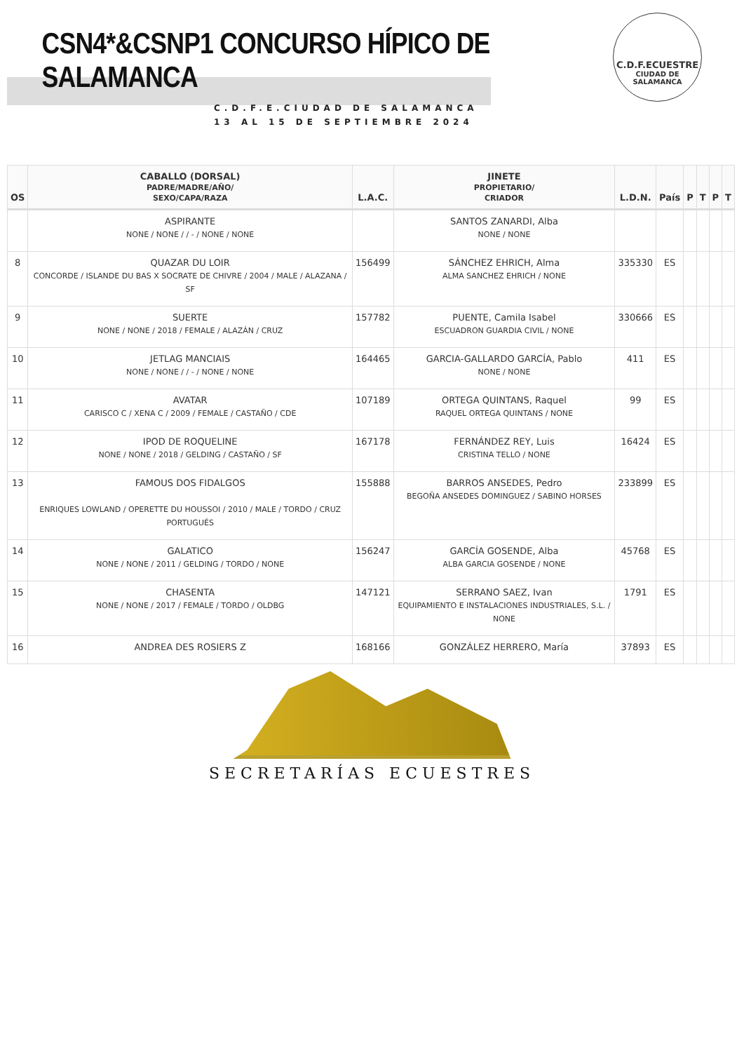CSN4*&CSNP1 CONCURSO HÍPICO DE SALAMANCA
C.D.F.E.CIUDAD DE SALAMANCA
13 AL 15 DE SEPTIEMBRE 2024
C.D.F.ECUESTRE
CIUDAD DE
SALAMANCA
| OS | CABALLO (DORSAL) PADRE/MADRE/AÑO/ SEXO/CAPA/RAZA | L.A.C. | JINETE PROPIETARIO/ CRIADOR | L.D.N. | País | P | T | P | T |
| --- | --- | --- | --- | --- | --- | --- | --- | --- | --- |
| | ASPIRANTE NONE / NONE / / - / NONE / NONE | | SANTOS ZANARDI, Alba NONE / NONE | | | | | | |
| 8 | QUAZAR DU LOIR CONCORDE / ISLANDE DU BAS X SOCRATE DE CHIVRE / 2004 / MALE / ALAZANA / SF | 156499 | SÁNCHEZ EHRICH, Alma ALMA SANCHEZ EHRICH / NONE | 335330 | ES | | | | |
| 9 | SUERTE NONE / NONE / 2018 / FEMALE / ALAZÁN / CRUZ | 157782 | PUENTE, Camila Isabel ESCUADRON GUARDIA CIVIL / NONE | 330666 | ES | | | | |
| 10 | JETLAG MANCIAIS NONE / NONE / / - / NONE / NONE | 164465 | GARCIA-GALLARDO GARCÍA, Pablo NONE / NONE | 411 | ES | | | | |
| 11 | AVATAR CARISCO C / XENA C / 2009 / FEMALE / CASTAÑO / CDE | 107189 | ORTEGA QUINTANS, Raquel RAQUEL ORTEGA QUINTANS / NONE | 99 | ES | | | | |
| 12 | IPOD DE ROQUELINE NONE / NONE / 2018 / GELDING / CASTAÑO / SF | 167178 | FERNÁNDEZ REY, Luis CRISTINA TELLO / NONE | 16424 | ES | | | | |
| 13 | FAMOUS DOS FIDALGOS ENRIQUES LOWLAND / OPERETTE DU HOUSSOI / 2010 / MALE / TORDO / CRUZ PORTUGUÉS | 155888 | BARROS ANSEDES, Pedro BEGOÑA ANSEDES DOMINGUEZ / SABINO HORSES | 233899 | ES | | | | |
| 14 | GALATICO NONE / NONE / 2011 / GELDING / TORDO / NONE | 156247 | GARCÍA GOSENDE, Alba ALBA GARCIA GOSENDE / NONE | 45768 | ES | | | | |
| 15 | CHASENTA NONE / NONE / 2017 / FEMALE / TORDO / OLDBG | 147121 | SERRANO SAEZ, Ivan EQUIPAMIENTO E INSTALACIONES INDUSTRIALES, S.L. / NONE | 1791 | ES | | | | |
| 16 | ANDREA DES ROSIERS Z | 168166 | GONZÁLEZ HERRERO, María | 37893 | ES | | | | |
SECRETARÍAS ECUESTRES